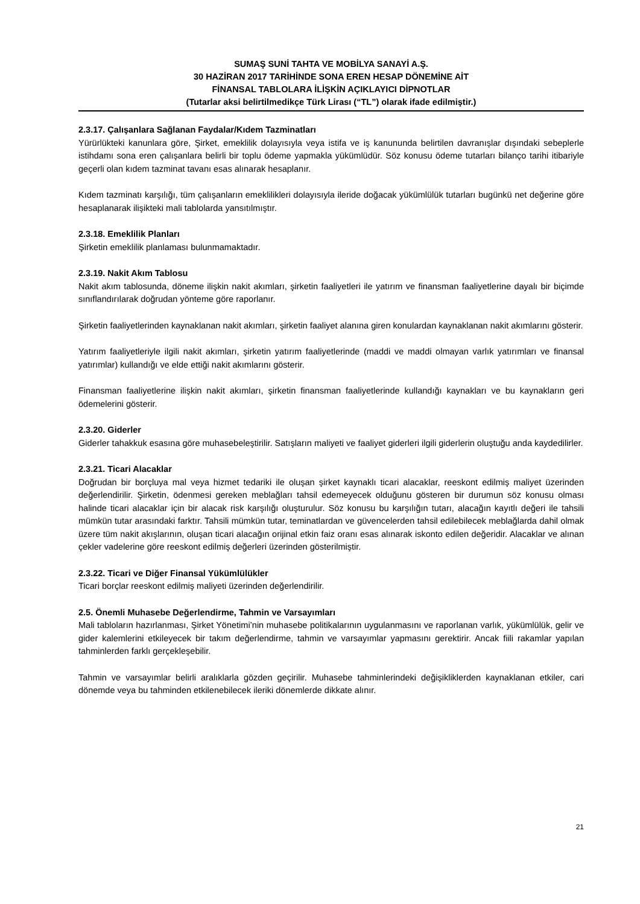SUMAŞ SUNİ TAHTA VE MOBİLYA SANAYİ A.Ş.
30 HAZİRAN 2017 TARİHİNDE SONA EREN HESAP DÖNEMİNE AİT
FİNANSAL TABLOLARA İLİŞKİN AÇIKLAYICI DİPNOTLAR
(Tutarlar aksi belirtilmedikçe Türk Lirası (“TL”) olarak ifade edilmiştir.)
2.3.17. Çalışanlara Sağlanan Faydalar/Kıdem Tazminatları
Yürürlükteki kanunlara göre, Şirket, emeklilik dolayısıyla veya istifa ve iş kanununda belirtilen davranışlar dışındaki sebeplerle istihdamı sona eren çalışanlara belirli bir toplu ödeme yapmakla yükümlüdür. Söz konusu ödeme tutarları bilanço tarihi itibariyle geçerli olan kıdem tazminat tavanı esas alınarak hesaplanır.
Kıdem tazminatı karşılığı, tüm çalışanların emeklilikleri dolayısıyla ileride doğacak yükümlülük tutarları bugünkü net değerine göre hesaplanarak ilişikteki mali tablolarda yansıtılmıştır.
2.3.18. Emeklilik Planları
Şirketin emeklilik planlaması bulunmamaktadır.
2.3.19. Nakit Akım Tablosu
Nakit akım tablosunda, döneme ilişkin nakit akımları, şirketin faaliyetleri ile yatırım ve finansman faaliyetlerine dayalı bir biçimde sınıflandırılarak doğrudan yönteme göre raporlanır.
Şirketin faaliyetlerinden kaynaklanan nakit akımları, şirketin faaliyet alanına giren konulardan kaynaklanan nakit akımlarını gösterir.
Yatırım faaliyetleriyle ilgili nakit akımları, şirketin yatırım faaliyetlerinde (maddi ve maddi olmayan varlık yatırımları ve finansal yatırımlar) kullandığı ve elde ettiği nakit akımlarını gösterir.
Finansman faaliyetlerine ilişkin nakit akımları, şirketin finansman faaliyetlerinde kullandığı kaynakları ve bu kaynakların geri ödemelerini gösterir.
2.3.20. Giderler
Giderler tahakkuk esasına göre muhasebeleştirilir. Satışların maliyeti ve faaliyet giderleri ilgili giderlerin oluştuğu anda kaydedilirler.
2.3.21. Ticari Alacaklar
Doğrudan bir borçluya mal veya hizmet tedariki ile oluşan şirket kaynaklı ticari alacaklar, reeskont edilmiş maliyet üzerinden değerlendirilir. Şirketin, ödenmesi gereken meblağları tahsil edemeyecek olduğunu gösteren bir durumun söz konusu olması halinde ticari alacaklar için bir alacak risk karşılığı oluşturulur. Söz konusu bu karşılığın tutarı, alacağın kayıtlı değeri ile tahsili mümkün tutar arasındaki farktır. Tahsili mümkün tutar, teminatlardan ve güvencelerden tahsil edilebilecek meblağlarda dahil olmak üzere tüm nakit akışlarının, oluşan ticari alacağın orijinal etkin faiz oranı esas alınarak iskonto edilen değeridir. Alacaklar ve alınan çekler vadelerine göre reeskont edilmiş değerleri üzerinden gösterilmiştir.
2.3.22. Ticari ve Diğer Finansal Yükümlülükler
Ticari borçlar reeskont edilmiş maliyeti üzerinden değerlendirilir.
2.5. Önemli Muhasebe Değerlendirme, Tahmin ve Varsayımları
Mali tabloların hazırlanması, Şirket Yönetimi’nin muhasebe politikalarının uygulanmasını ve raporlanan varlık, yükümlülük, gelir ve gider kalemlerini etkileyecek bir takım değerlendirme, tahmin ve varsayımlar yapmasını gerektirir. Ancak fiili rakamlar yapılan tahminlerden farklı gerçekleşebilir.
Tahmin ve varsayımlar belirli aralıklarla gözden geçirilir. Muhasebe tahminlerindeki değişikliklerden kaynaklanan etkiler, cari dönemde veya bu tahminden etkilenebilecek ileriki dönemlerde dikkate alınır.
21